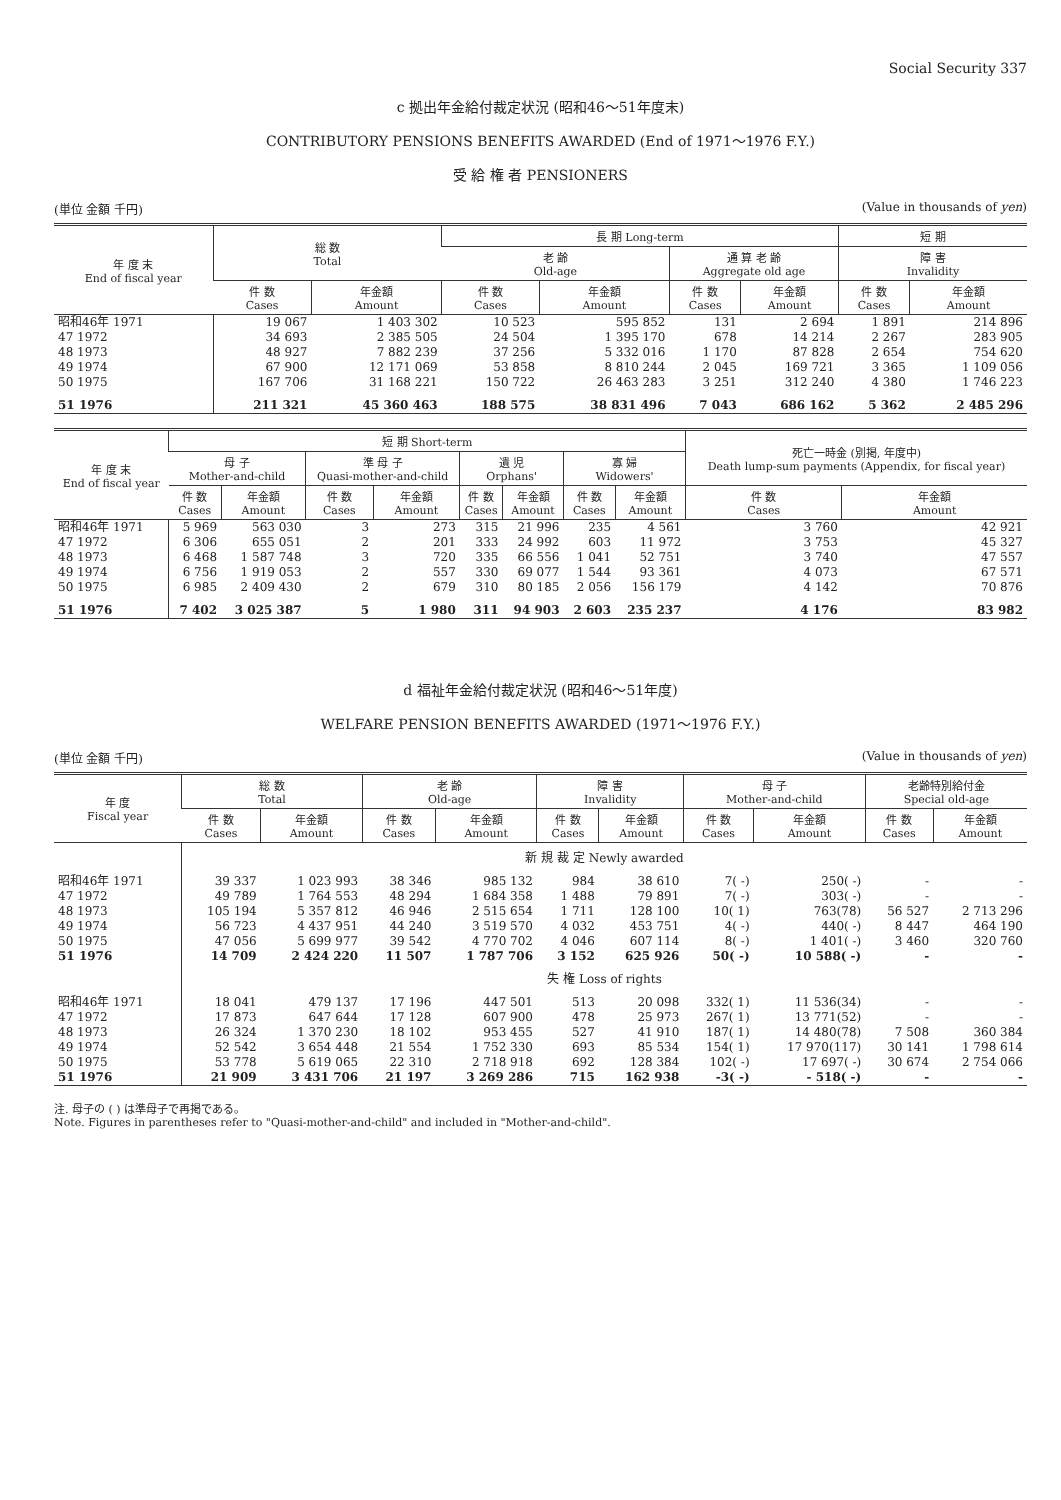Social Security 337
c 拠出年金給付裁定状況 (昭和46〜51年度末)
CONTRIBUTORY PENSIONS BENEFITS AWARDED (End of 1971〜1976 F.Y.)
受 給 権 者 PENSIONERS
(単位 金額 千円) (Value in thousands of yen)
| 年 度 末 End of fiscal year | 総 数 Total | | 長 期 Long-term | | | | 短 期 | |
| --- | --- | --- | --- | --- | --- | --- | --- | --- |
| | | | 老 齢 Old-age | | 通 算 老 齢 Aggregate old age | | 障 害 Invalidity | |
| | 件 数 Cases | 年金額 Amount | 件 数 Cases | 年金額 Amount | 件 数 Cases | 年金額 Amount | 件 数 Cases | 年金額 Amount |
| 昭和46年 1971 | 19 067 | 1 403 302 | 10 523 | 595 852 | 131 | 2 694 | 1 891 | 214 896 |
| 47 1972 | 34 693 | 2 385 505 | 24 504 | 1 395 170 | 678 | 14 214 | 2 267 | 283 905 |
| 48 1973 | 48 927 | 7 882 239 | 37 256 | 5 332 016 | 1 170 | 87 828 | 2 654 | 754 620 |
| 49 1974 | 67 900 | 12 171 069 | 53 858 | 8 810 244 | 2 045 | 169 721 | 3 365 | 1 109 056 |
| 50 1975 | 167 706 | 31 168 221 | 150 722 | 26 463 283 | 3 251 | 312 240 | 4 380 | 1 746 223 |
| 51 1976 | 211 321 | 45 360 463 | 188 575 | 38 831 496 | 7 043 | 686 162 | 5 362 | 2 485 296 |
| 年 度 末 End of fiscal year | 短 期 Short-term | | | | | | | | 死亡一時金 (別掲, 年度中) Death lump-sum payments (Appendix, for fiscal year) | |
| --- | --- | --- | --- | --- | --- | --- | --- | --- | --- | --- |
| | 母 子 Mother-and-child | | 準 母 子 Quasi-mother-and-child | | 遺 児 Orphans' | | 寡 婦 Widowers' | | | |
| | 件 数 Cases | 年金額 Amount | 件 数 Cases | 年金額 Amount | 件 数 Cases | 年金額 Amount | 件 数 Cases | 年金額 Amount | 件 数 Cases | 年金額 Amount |
| 昭和46年 1971 | 5 969 | 563 030 | 3 | 273 | 315 | 21 996 | 235 | 4 561 | 3 760 | 42 921 |
| 47 1972 | 6 306 | 655 051 | 2 | 201 | 333 | 24 992 | 603 | 11 972 | 3 753 | 45 327 |
| 48 1973 | 6 468 | 1 587 748 | 3 | 720 | 335 | 66 556 | 1 041 | 52 751 | 3 740 | 47 557 |
| 49 1974 | 6 756 | 1 919 053 | 2 | 557 | 330 | 69 077 | 1 544 | 93 361 | 4 073 | 67 571 |
| 50 1975 | 6 985 | 2 409 430 | 2 | 679 | 310 | 80 185 | 2 056 | 156 179 | 4 142 | 70 876 |
| 51 1976 | 7 402 | 3 025 387 | 5 | 1 980 | 311 | 94 903 | 2 603 | 235 237 | 4 176 | 83 982 |
d 福祉年金給付裁定状況 (昭和46〜51年度)
WELFARE PENSION BENEFITS AWARDED (1971〜1976 F.Y.)
(単位 金額 千円) (Value in thousands of yen)
| 年 度 Fiscal year | 総 数 Total | | 老 齢 Old-age | | 障 害 Invalidity | | 母 子 Mother-and-child | | 老齢特別給付金 Special old-age | |
| --- | --- | --- | --- | --- | --- | --- | --- | --- | --- | --- |
| | 件 数 Cases | 年金額 Amount | 件 数 Cases | 年金額 Amount | 件 数 Cases | 年金額 Amount | 件 数 Cases | 年金額 Amount | 件 数 Cases | 年金額 Amount |
| | 新 規 裁 定 Newly awarded | | | | | | | | | |
| 昭和46年 1971 | 39 337 | 1 023 993 | 38 346 | 985 132 | 984 | 38 610 | 7( -) | 250( -) | - | - |
| 47 1972 | 49 789 | 1 764 553 | 48 294 | 1 684 358 | 1 488 | 79 891 | 7( -) | 303( -) | - | - |
| 48 1973 | 105 194 | 5 357 812 | 46 946 | 2 515 654 | 1 711 | 128 100 | 10( 1) | 763(78) | 56 527 | 2 713 296 |
| 49 1974 | 56 723 | 4 437 951 | 44 240 | 3 519 570 | 4 032 | 453 751 | 4( -) | 440( -) | 8 447 | 464 190 |
| 50 1975 | 47 056 | 5 699 977 | 39 542 | 4 770 702 | 4 046 | 607 114 | 8( -) | 1 401( -) | 3 460 | 320 760 |
| 51 1976 | 14 709 | 2 424 220 | 11 507 | 1 787 706 | 3 152 | 625 926 | 50( -) | 10 588( -) | - | - |
| | 失 権 Loss of rights | | | | | | | | | |
| 昭和46年 1971 | 18 041 | 479 137 | 17 196 | 447 501 | 513 | 20 098 | 332( 1) | 11 536(34) | - | - |
| 47 1972 | 17 873 | 647 644 | 17 128 | 607 900 | 478 | 25 973 | 267( 1) | 13 771(52) | - | - |
| 48 1973 | 26 324 | 1 370 230 | 18 102 | 953 455 | 527 | 41 910 | 187( 1) | 14 480(78) | 7 508 | 360 384 |
| 49 1974 | 52 542 | 3 654 448 | 21 554 | 1 752 330 | 693 | 85 534 | 154( 1) | 17 970(117) | 30 141 | 1 798 614 |
| 50 1975 | 53 778 | 5 619 065 | 22 310 | 2 718 918 | 692 | 128 384 | 102( -) | 17 697( -) | 30 674 | 2 754 066 |
| 51 1976 | 21 909 | 3 431 706 | 21 197 | 3 269 286 | 715 | 162 938 | -3( -) | - 518( -) | - | - |
注. 母子の ( ) は準母子で再掲である。
Note. Figures in parentheses refer to "Quasi-mother-and-child" and included in "Mother-and-child".